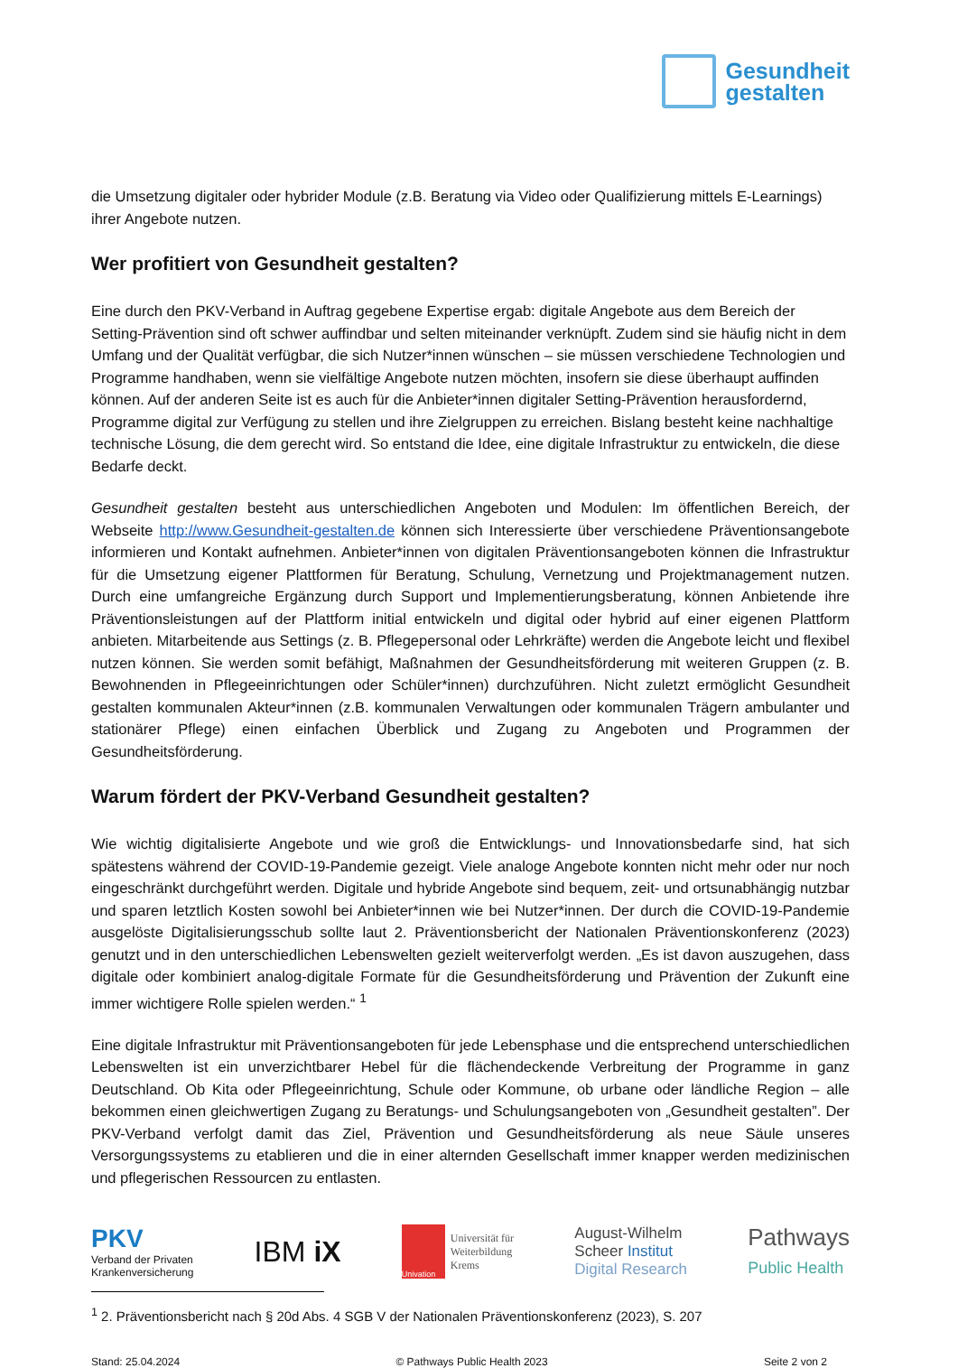Gesundheit
gestalten
die Umsetzung digitaler oder hybrider Module (z.B. Beratung via Video oder Qualifizierung mittels E-Lear­nings) ihrer Angebote nutzen.
Wer profitiert von Gesundheit gestalten?
Eine durch den PKV-Verband in Auftrag gegebene Expertise ergab: digitale Angebote aus dem Bereich der Setting-Prävention sind oft schwer auffindbar und selten miteinander verknüpft. Zudem sind sie häufig nicht in dem Umfang und der Qualität verfügbar, die sich Nutzer*innen wünschen – sie müssen verschiedene Technologien und Programme handhaben, wenn sie vielfältige Angebote nutzen möchten, insofern sie diese überhaupt auffinden können. Auf der anderen Seite ist es auch für die Anbieter*innen digitaler Setting-Prävention herausfordernd, Programme digital zur Verfügung zu stellen und ihre Ziel­gruppen zu erreichen. Bislang besteht keine nachhaltige technische Lösung, die dem gerecht wird. So entstand die Idee, eine digitale Infrastruktur zu entwickeln, die diese Bedarfe deckt.
Gesundheit gestalten besteht aus unterschiedlichen Angeboten und Modulen: Im öffentlichen Bereich, der Webseite http://www.Gesundheit-gestalten.de können sich Interessierte über verschiedene Präven­tionsangebote informieren und Kontakt aufnehmen. Anbieter*innen von digitalen Präventionsangeboten können die Infrastruktur für die Umsetzung eigener Plattformen für Beratung, Schulung, Vernetzung und Projektmanagement nutzen. Durch eine umfangreiche Ergänzung durch Support und Implementierungs­beratung, können Anbietende ihre Präventionsleistungen auf der Plattform initial entwickeln und digital oder hybrid auf einer eigenen Plattform anbieten. Mitarbeitende aus Settings (z. B. Pflegepersonal oder Lehrkräfte) werden die Angebote leicht und flexibel nutzen können. Sie werden somit befähigt, Maßnah­men der Gesundheitsförderung mit weiteren Gruppen (z. B. Bewohnenden in Pflegeeinrichtungen oder Schüler*innen) durchzuführen. Nicht zuletzt ermöglicht Gesundheit gestalten kommunalen Akteur*innen (z.B. kommunalen Verwaltungen oder kommunalen Trägern ambulanter und stationärer Pflege) einen einfachen Überblick und Zugang zu Angeboten und Programmen der Gesundheitsförderung.
Warum fördert der PKV-Verband Gesundheit gestalten?
Wie wichtig digitalisierte Angebote und wie groß die Entwicklungs- und Innovationsbedarfe sind, hat sich spätestens während der COVID-19-Pandemie gezeigt. Viele analoge Angebote konnten nicht mehr oder nur noch eingeschränkt durchgeführt werden. Digitale und hybride Angebote sind bequem, zeit- und orts­unabhängig nutzbar und sparen letztlich Kosten sowohl bei Anbieter*innen wie bei Nutzer*innen. Der durch die COVID-19-Pandemie ausgelöste Digitalisierungsschub sollte laut 2. Präventionsbericht der Na­tionalen Präventionskonferenz (2023) genutzt und in den unterschiedlichen Lebenswelten gezielt weiter­verfolgt werden. „Es ist davon auszugehen, dass digitale oder kombiniert analog-digitale Formate für die Gesundheitsförderung und Prävention der Zukunft eine immer wichtigere Rolle spielen werden.“ <sup>1</sup>
Eine digitale Infrastruktur mit Präventionsangeboten für jede Lebensphase und die entsprechend unter­schiedlichen Lebenswelten ist ein unverzichtbarer Hebel für die flächendeckende Verbreitung der Pro­gramme in ganz Deutschland. Ob Kita oder Pflegeeinrichtung, Schule oder Kommune, ob urbane oder ländliche Region – alle bekommen einen gleichwertigen Zugang zu Beratungs- und Schulungsangeboten von „Gesundheit gestalten”. Der PKV-Verband verfolgt damit das Ziel, Prävention und Gesundheitsförde­rung als neue Säule unseres Versorgungssystems zu etablieren und die in einer alternden Gesellschaft immer knapper werden medizinischen und pflegerischen Ressourcen zu entlasten.
PKV
Verband der Privaten
Krankenversicherung
IBM iX
Univation
Universität für
Weiterbildung
Krems
August-Wilhelm
Scheer Institut
Digital Research
Pathways
Public Health
<sup>1</sup> 2. Präventionsbericht nach § 20d Abs. 4 SGB V der Nationalen Präventionskonferenz (2023), S. 207
Stand: 25.04.2024 © Pathways Public Health 2023 Seite 2 von 2